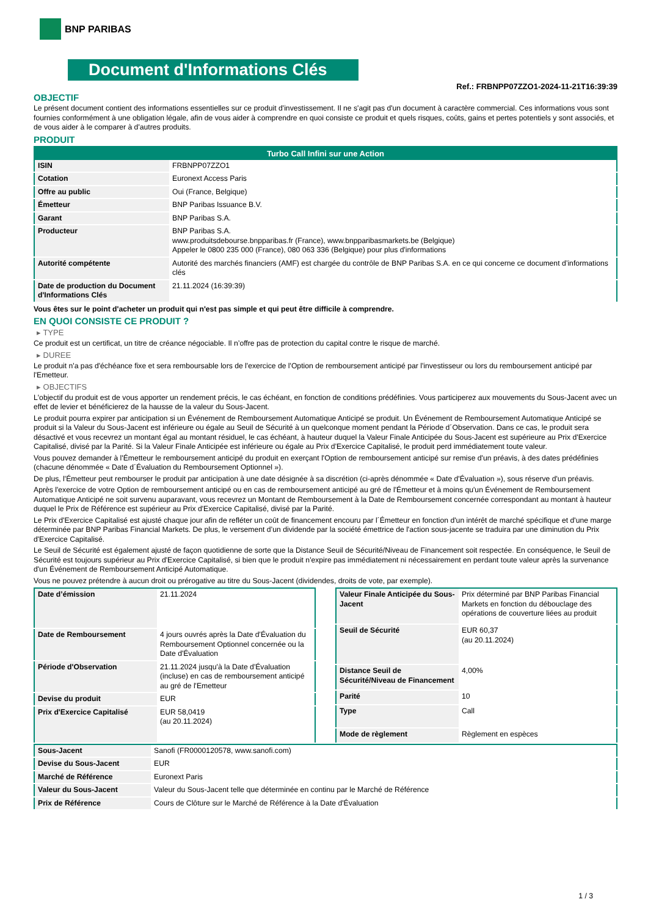BNP PARIBAS
Document d'Informations Clés
Ref.: FRBNPP07ZZO1-2024-11-21T16:39:39
OBJECTIF
Le présent document contient des informations essentielles sur ce produit d'investissement. Il ne s'agit pas d'un document à caractère commercial. Ces informations vous sont fournies conformément à une obligation légale, afin de vous aider à comprendre en quoi consiste ce produit et quels risques, coûts, gains et pertes potentiels y sont associés, et de vous aider à le comparer à d'autres produits.
PRODUIT
| Turbo Call Infini sur une Action | |
| --- | --- |
| ISIN | FRBNPP07ZZO1 |
| Cotation | Euronext Access Paris |
| Offre au public | Oui (France, Belgique) |
| Émetteur | BNP Paribas Issuance B.V. |
| Garant | BNP Paribas S.A. |
| Producteur | BNP Paribas S.A. www.produitsdebourse.bnpparibas.fr (France), www.bnpparibasmarkets.be (Belgique) Appeler le 0800 235 000 (France), 080 063 336 (Belgique) pour plus d'informations |
| Autorité compétente | Autorité des marchés financiers (AMF) est chargée du contrôle de BNP Paribas S.A. en ce qui concerne ce document d’informations clés |
| Date de production du Document d'Informations Clés | 21.11.2024 (16:39:39) |
Vous êtes sur le point d'acheter un produit qui n'est pas simple et qui peut être difficile à comprendre.
EN QUOI CONSISTE CE PRODUIT ?
▸ TYPE
Ce produit est un certificat, un titre de créance négociable. Il n’offre pas de protection du capital contre le risque de marché.
▸ DUREE
Le produit n'a pas d'échéance fixe et sera remboursable lors de l'exercice de l'Option de remboursement anticipé par l'investisseur ou lors du remboursement anticipé par l'Emetteur.
▸ OBJECTIFS
L'objectif du produit est de vous apporter un rendement précis, le cas échéant, en fonction de conditions prédéfinies. Vous participerez aux mouvements du Sous-Jacent avec un effet de levier et bénéficierez de la hausse de la valeur du Sous-Jacent.
Le produit pourra expirer par anticipation si un Événement de Remboursement Automatique Anticipé se produit. Un Événement de Remboursement Automatique Anticipé se produit si la Valeur du Sous-Jacent est inférieure ou égale au Seuil de Sécurité à un quelconque moment pendant la Période d´Observation. Dans ce cas, le produit sera désactivé et vous recevrez un montant égal au montant résiduel, le cas échéant, à hauteur duquel la Valeur Finale Anticipée du Sous-Jacent est supérieure au Prix d'Exercice Capitalisé, divisé par la Parité. Si la Valeur Finale Anticipée est inférieure ou égale au Prix d'Exercice Capitalisé, le produit perd immédiatement toute valeur.
Vous pouvez demander à l'Émetteur le remboursement anticipé du produit en exerçant l'Option de remboursement anticipé sur remise d'un préavis, à des dates prédéfinies (chacune dénommée « Date d´Évaluation du Remboursement Optionnel »).
De plus, l'Émetteur peut rembourser le produit par anticipation à une date désignée à sa discrétion (ci-après dénommée « Date d'Évaluation »), sous réserve d'un préavis.
Après l'exercice de votre Option de remboursement anticipé ou en cas de remboursement anticipé au gré de l'Émetteur et à moins qu'un Événement de Remboursement Automatique Anticipé ne soit survenu auparavant, vous recevrez un Montant de Remboursement à la Date de Remboursement concernée correspondant au montant à hauteur duquel le Prix de Référence est supérieur au Prix d'Exercice Capitalisé, divisé par la Parité.
Le Prix d'Exercice Capitalisé est ajusté chaque jour afin de refléter un coût de financement encouru par l´Émetteur en fonction d'un intérêt de marché spécifique et d'une marge déterminée par BNP Paribas Financial Markets. De plus, le versement d’un dividende par la société émettrice de l'action sous-jacente se traduira par une diminution du Prix d'Exercice Capitalisé.
Le Seuil de Sécurité est également ajusté de façon quotidienne de sorte que la Distance Seuil de Sécurité/Niveau de Financement soit respectée. En conséquence, le Seuil de Sécurité est toujours supérieur au Prix d'Exercice Capitalisé, si bien que le produit n'expire pas immédiatement ni nécessairement en perdant toute valeur après la survenance d'un Événement de Remboursement Anticipé Automatique.
Vous ne pouvez prétendre à aucun droit ou prérogative au titre du Sous-Jacent (dividendes, droits de vote, par exemple).
| Date d’émission | 21.11.2024 |
| Date de Remboursement | 4 jours ouvrés après la Date d'Évaluation du Remboursement Optionnel concernée ou la Date d'Évaluation |
| Période d'Observation | 21.11.2024 jusqu'à la Date d'Évaluation (incluse) en cas de remboursement anticipé au gré de l'Emetteur |
| Devise du produit | EUR |
| Prix d'Exercice Capitalisé | EUR 58,0419 (au 20.11.2024) |
| Valeur Finale Anticipée du Sous-Jacent | Prix déterminé par BNP Paribas Financial Markets en fonction du débouclage des opérations de couverture liées au produit |
| Seuil de Sécurité | EUR 60,37 (au 20.11.2024) |
| Distance Seuil de Sécurité/Niveau de Financement | 4,00% |
| Parité | 10 |
| Type | Call |
| Mode de règlement | Règlement en espèces |
| Sous-Jacent | Sanofi (FR0000120578, www.sanofi.com) |
| Devise du Sous-Jacent | EUR |
| Marché de Référence | Euronext Paris |
| Valeur du Sous-Jacent | Valeur du Sous-Jacent telle que déterminée en continu par le Marché de Référence |
| Prix de Référence | Cours de Clôture sur le Marché de Référence à la Date d'Évaluation |
1 / 3